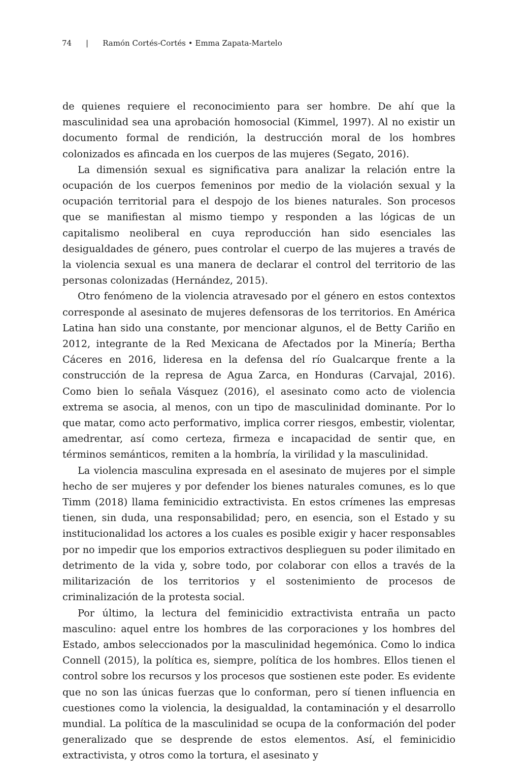74 | Ramón Cortés-Cortés • Emma Zapata-Martelo
de quienes requiere el reconocimiento para ser hombre. De ahí que la masculinidad sea una aprobación homosocial (Kimmel, 1997). Al no existir un documento formal de rendición, la destrucción moral de los hombres colonizados es afincada en los cuerpos de las mujeres (Segato, 2016).
La dimensión sexual es significativa para analizar la relación entre la ocupación de los cuerpos femeninos por medio de la violación sexual y la ocupación territorial para el despojo de los bienes naturales. Son procesos que se manifiestan al mismo tiempo y responden a las lógicas de un capitalismo neoliberal en cuya reproducción han sido esenciales las desigualdades de género, pues controlar el cuerpo de las mujeres a través de la violencia sexual es una manera de declarar el control del territorio de las personas colonizadas (Hernández, 2015).
Otro fenómeno de la violencia atravesado por el género en estos contextos corresponde al asesinato de mujeres defensoras de los territorios. En América Latina han sido una constante, por mencionar algunos, el de Betty Cariño en 2012, integrante de la Red Mexicana de Afectados por la Minería; Bertha Cáceres en 2016, lideresa en la defensa del río Gualcarque frente a la construcción de la represa de Agua Zarca, en Honduras (Carvajal, 2016). Como bien lo señala Vásquez (2016), el asesinato como acto de violencia extrema se asocia, al menos, con un tipo de masculinidad dominante. Por lo que matar, como acto performativo, implica correr riesgos, embestir, violentar, amedrentar, así como certeza, firmeza e incapacidad de sentir que, en términos semánticos, remiten a la hombría, la virilidad y la masculinidad.
La violencia masculina expresada en el asesinato de mujeres por el simple hecho de ser mujeres y por defender los bienes naturales comunes, es lo que Timm (2018) llama feminicidio extractivista. En estos crímenes las empresas tienen, sin duda, una responsabilidad; pero, en esencia, son el Estado y su institucionalidad los actores a los cuales es posible exigir y hacer responsables por no impedir que los emporios extractivos desplieguen su poder ilimitado en detrimento de la vida y, sobre todo, por colaborar con ellos a través de la militarización de los territorios y el sostenimiento de procesos de criminalización de la protesta social.
Por último, la lectura del feminicidio extractivista entraña un pacto masculino: aquel entre los hombres de las corporaciones y los hombres del Estado, ambos seleccionados por la masculinidad hegemónica. Como lo indica Connell (2015), la política es, siempre, política de los hombres. Ellos tienen el control sobre los recursos y los procesos que sostienen este poder. Es evidente que no son las únicas fuerzas que lo conforman, pero sí tienen influencia en cuestiones como la violencia, la desigualdad, la contaminación y el desarrollo mundial. La política de la masculinidad se ocupa de la conformación del poder generalizado que se desprende de estos elementos. Así, el feminicidio extractivista, y otros como la tortura, el asesinato y